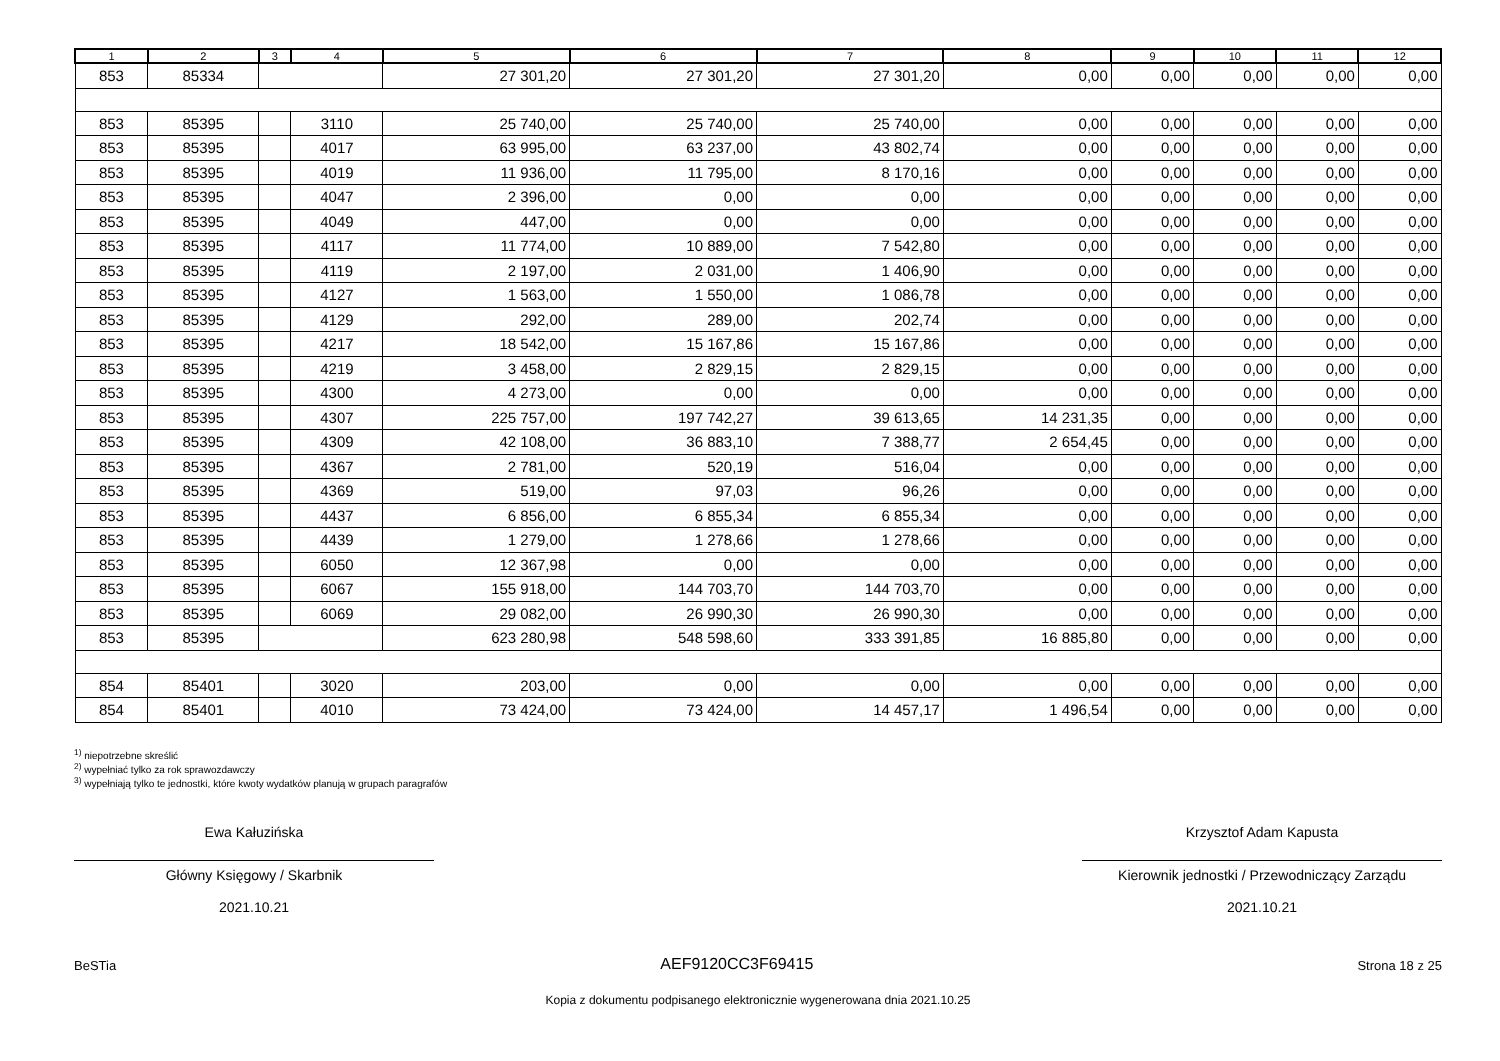| 1 | 2 | 3 | 4 | 5 | 6 | 7 | 8 | 9 | 10 | 11 | 12 |
| --- | --- | --- | --- | --- | --- | --- | --- | --- | --- | --- | --- |
| 853 | 85334 | | | 27 301,20 | 27 301,20 | 27 301,20 | 0,00 | 0,00 | 0,00 | 0,00 | 0,00 |
| 853 | 85395 | | 3110 | 25 740,00 | 25 740,00 | 25 740,00 | 0,00 | 0,00 | 0,00 | 0,00 | 0,00 |
| 853 | 85395 | | 4017 | 63 995,00 | 63 237,00 | 43 802,74 | 0,00 | 0,00 | 0,00 | 0,00 | 0,00 |
| 853 | 85395 | | 4019 | 11 936,00 | 11 795,00 | 8 170,16 | 0,00 | 0,00 | 0,00 | 0,00 | 0,00 |
| 853 | 85395 | | 4047 | 2 396,00 | 0,00 | 0,00 | 0,00 | 0,00 | 0,00 | 0,00 | 0,00 |
| 853 | 85395 | | 4049 | 447,00 | 0,00 | 0,00 | 0,00 | 0,00 | 0,00 | 0,00 | 0,00 |
| 853 | 85395 | | 4117 | 11 774,00 | 10 889,00 | 7 542,80 | 0,00 | 0,00 | 0,00 | 0,00 | 0,00 |
| 853 | 85395 | | 4119 | 2 197,00 | 2 031,00 | 1 406,90 | 0,00 | 0,00 | 0,00 | 0,00 | 0,00 |
| 853 | 85395 | | 4127 | 1 563,00 | 1 550,00 | 1 086,78 | 0,00 | 0,00 | 0,00 | 0,00 | 0,00 |
| 853 | 85395 | | 4129 | 292,00 | 289,00 | 202,74 | 0,00 | 0,00 | 0,00 | 0,00 | 0,00 |
| 853 | 85395 | | 4217 | 18 542,00 | 15 167,86 | 15 167,86 | 0,00 | 0,00 | 0,00 | 0,00 | 0,00 |
| 853 | 85395 | | 4219 | 3 458,00 | 2 829,15 | 2 829,15 | 0,00 | 0,00 | 0,00 | 0,00 | 0,00 |
| 853 | 85395 | | 4300 | 4 273,00 | 0,00 | 0,00 | 0,00 | 0,00 | 0,00 | 0,00 | 0,00 |
| 853 | 85395 | | 4307 | 225 757,00 | 197 742,27 | 39 613,65 | 14 231,35 | 0,00 | 0,00 | 0,00 | 0,00 |
| 853 | 85395 | | 4309 | 42 108,00 | 36 883,10 | 7 388,77 | 2 654,45 | 0,00 | 0,00 | 0,00 | 0,00 |
| 853 | 85395 | | 4367 | 2 781,00 | 520,19 | 516,04 | 0,00 | 0,00 | 0,00 | 0,00 | 0,00 |
| 853 | 85395 | | 4369 | 519,00 | 97,03 | 96,26 | 0,00 | 0,00 | 0,00 | 0,00 | 0,00 |
| 853 | 85395 | | 4437 | 6 856,00 | 6 855,34 | 6 855,34 | 0,00 | 0,00 | 0,00 | 0,00 | 0,00 |
| 853 | 85395 | | 4439 | 1 279,00 | 1 278,66 | 1 278,66 | 0,00 | 0,00 | 0,00 | 0,00 | 0,00 |
| 853 | 85395 | | 6050 | 12 367,98 | 0,00 | 0,00 | 0,00 | 0,00 | 0,00 | 0,00 | 0,00 |
| 853 | 85395 | | 6067 | 155 918,00 | 144 703,70 | 144 703,70 | 0,00 | 0,00 | 0,00 | 0,00 | 0,00 |
| 853 | 85395 | | 6069 | 29 082,00 | 26 990,30 | 26 990,30 | 0,00 | 0,00 | 0,00 | 0,00 | 0,00 |
| 853 | 85395 | | | 623 280,98 | 548 598,60 | 333 391,85 | 16 885,80 | 0,00 | 0,00 | 0,00 | 0,00 |
| 854 | 85401 | | 3020 | 203,00 | 0,00 | 0,00 | 0,00 | 0,00 | 0,00 | 0,00 | 0,00 |
| 854 | 85401 | | 4010 | 73 424,00 | 73 424,00 | 14 457,17 | 1 496,54 | 0,00 | 0,00 | 0,00 | 0,00 |
<sup>1)</sup> niepotrzebne skreślić
<sup>2)</sup> wypełniać tylko za rok sprawozdawczy
<sup>3)</sup> wypełniają tylko te jednostki, które kwoty wydatków planują w grupach paragrafów
Ewa Kałuzińska
Główny Księgowy / Skarbnik
2021.10.21
Krzysztof Adam Kapusta
Kierownik jednostki / Przewodniczący Zarządu
2021.10.21
BeSTia AEF9120CC3F69415 Strona 18 z 25
Kopia z dokumentu podpisanego elektronicznie wygenerowana dnia 2021.10.25